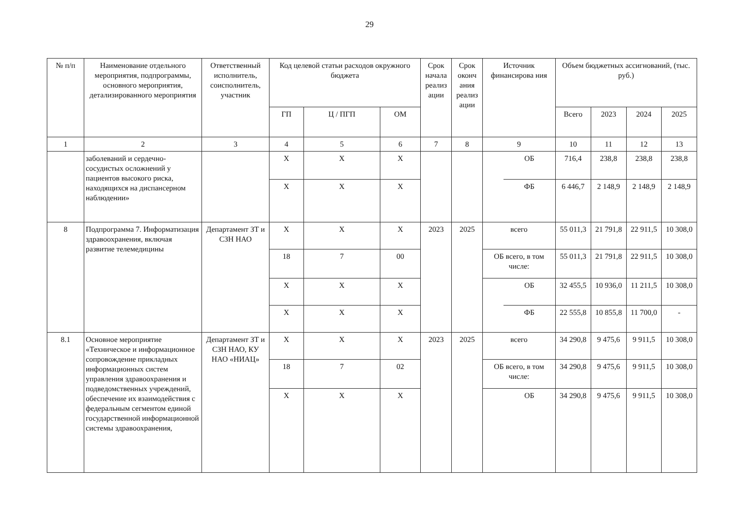29
| № п/п | Наименование отдельного мероприятия, подпрограммы, основного мероприятия, детализированного мероприятия | Ответственный исполнитель, соисполнитель, участник | Код целевой статьи расходов окружного бюджета | | | Срок начала реализ ации | Срок оконч ания реализ ации | Источник финансирова ния | | Объем бюджетных ассигнований, (тыс. руб.) | | | |
| --- | --- | --- | --- | --- | --- | --- | --- | --- | --- | --- | --- | --- | --- |
| | | | ГП | Ц / ПГП | ОМ | | | | | Всего | 2023 | 2024 | 2025 |
| 1 | 2 | 3 | 4 | 5 | 6 | 7 | 8 | 9 | | 10 | 11 | 12 | 13 |
| | заболеваний и сердечно-сосудистых осложнений у пациентов высокого риска, находящихся на диспансерном наблюдении» | | Х | Х | Х | | | | ОБ | 716,4 | 238,8 | 238,8 | 238,8 |
| | | | Х | Х | Х | | | | ФБ | 6 446,7 | 2 148,9 | 2 148,9 | 2 148,9 |
| 8 | Подпрограмма 7. Информатизация здравоохранения, включая развитие телемедицины | Департамент ЗТ и СЗН НАО | Х | Х | Х | 2023 | 2025 | всего | | 55 011,3 | 21 791,8 | 22 911,5 | 10 308,0 |
| | | | 18 | 7 | 00 | | | ОБ всего, в том числе: | | 55 011,3 | 21 791,8 | 22 911,5 | 10 308,0 |
| | | | Х | Х | Х | | | | ОБ | 32 455,5 | 10 936,0 | 11 211,5 | 10 308,0 |
| | | | Х | Х | Х | | | | ФБ | 22 555,8 | 10 855,8 | 11 700,0 | - |
| 8.1 | Основное мероприятие «Техническое и информационное сопровождение прикладных информационных систем управления здравоохранения и подведомственных учреждений, обеспечение их взаимодействия с федеральным сегментом единой государственной информационной системы здравоохранения, | Департамент ЗТ и СЗН НАО, КУ НАО «НИАЦ» | Х | Х | Х | 2023 | 2025 | всего | | 34 290,8 | 9 475,6 | 9 911,5 | 10 308,0 |
| | | | 18 | 7 | 02 | | | ОБ всего, в том числе: | | 34 290,8 | 9 475,6 | 9 911,5 | 10 308,0 |
| | | | Х | Х | Х | | | | ОБ | 34 290,8 | 9 475,6 | 9 911,5 | 10 308,0 |